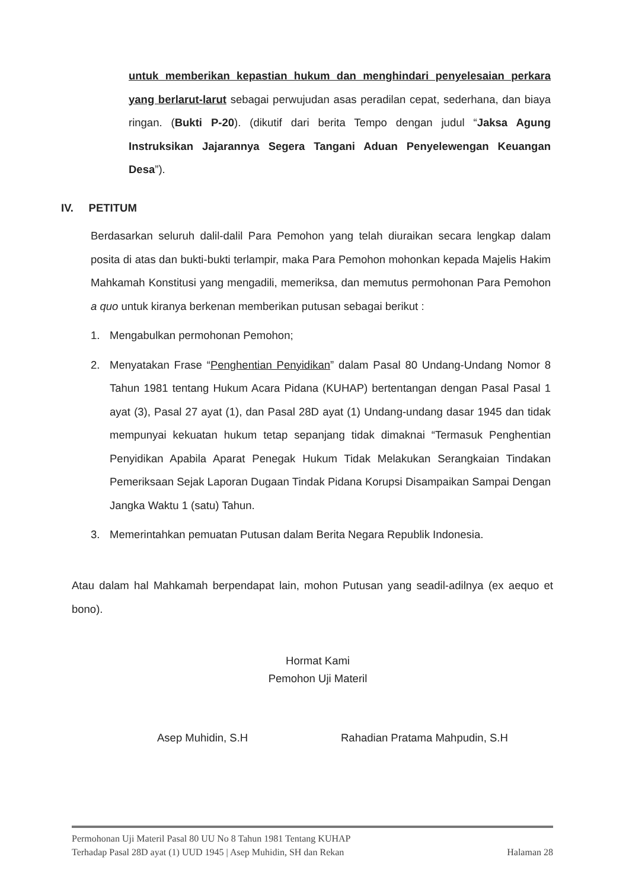untuk memberikan kepastian hukum dan menghindari penyelesaian perkara yang berlarut-larut sebagai perwujudan asas peradilan cepat, sederhana, dan biaya ringan. (Bukti P-20). (dikutif dari berita Tempo dengan judul “Jaksa Agung Instruksikan Jajarannya Segera Tangani Aduan Penyelewengan Keuangan Desa”).
IV. PETITUM
Berdasarkan seluruh dalil-dalil Para Pemohon yang telah diuraikan secara lengkap dalam posita di atas dan bukti-bukti terlampir, maka Para Pemohon mohonkan kepada Majelis Hakim Mahkamah Konstitusi yang mengadili, memeriksa, dan memutus permohonan Para Pemohon a quo untuk kiranya berkenan memberikan putusan sebagai berikut :
1. Mengabulkan permohonan Pemohon;
2. Menyatakan Frase “Penghentian Penyidikan” dalam Pasal 80 Undang-Undang Nomor 8 Tahun 1981 tentang Hukum Acara Pidana (KUHAP) bertentangan dengan Pasal Pasal 1 ayat (3), Pasal 27 ayat (1), dan Pasal 28D ayat (1) Undang-undang dasar 1945 dan tidak mempunyai kekuatan hukum tetap sepanjang tidak dimaknai “Termasuk Penghentian Penyidikan Apabila Aparat Penegak Hukum Tidak Melakukan Serangkaian Tindakan Pemeriksaan Sejak Laporan Dugaan Tindak Pidana Korupsi Disampaikan Sampai Dengan Jangka Waktu 1 (satu) Tahun.
3. Memerintahkan pemuatan Putusan dalam Berita Negara Republik Indonesia.
Atau dalam hal Mahkamah berpendapat lain, mohon Putusan yang seadil-adilnya (ex aequo et bono).
Hormat Kami
Pemohon Uji Materil
Asep Muhidin, S.H Rahadian Pratama Mahpudin, S.H
Permohonan Uji Materil Pasal 80 UU No 8 Tahun 1981 Tentang KUHAP
Terhadap Pasal 28D ayat (1) UUD 1945 | Asep Muhidin, SH dan Rekan Halaman 28